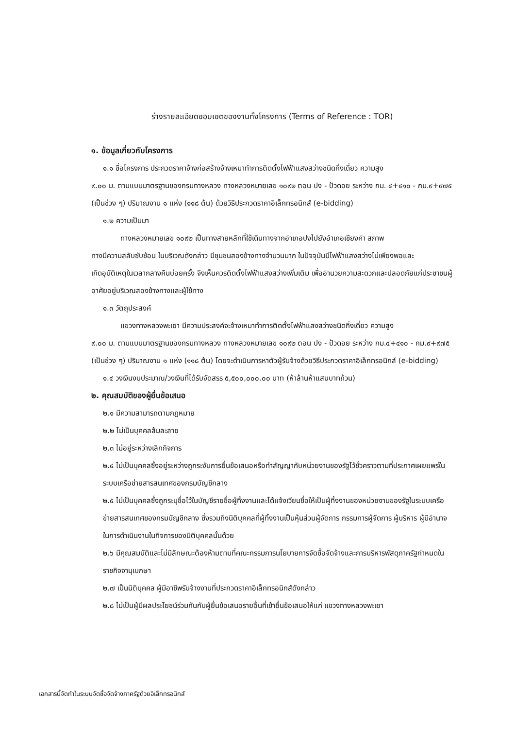ร่างรายละเอียดขอบเขตของงานทั้งโครงการ (Terms of Reference : TOR)
๑. ข้อมูลเกี่ยวกับโครงการ
๑.๑ ชื่อโครงการ ประกวดราคาจ้างก่อสร้างจ้างเหมาทำการติดตั้งไฟฟ้าแสงสว่างชนิดกิ่งเดี่ยว ความสูง
๙.๐๐ ม. ตามแบบมาตรฐานของกรมทางหลวง ทางหลวงหมายเลข ๑๐๙๒ ตอน ปง - ป้วดอย ระหว่าง กม. ๔+๔๑๐ - กม.๙+๙๗๕ (เป็นช่วง ๆ) ปริมาณงาน ๑ แห่ง (๑๑๘ ต้น) ด้วยวิธีประกวดราคาอิเล็กทรอนิกส์ (e-bidding)
๑.๒ ความเป็นมา
ทางหลวงหมายเลข ๑๐๙๒ เป็นทางสายหลักที่ใช้เดินทางจากอำเภอปงไปยังอำเภอเชียงคำ สภาพ
ทางมีความสลับซับซ้อน ในบริเวณดังกล่าว มีชุมชนสองข้างทางจำนวนมาก ในปัจจุบันมีไฟฟ้าแสงสว่างไม่เพียงพอและ
เกิดอุบัติเหตุในเวลากลางคืนบ่อยครั้ง จึงเห็นควรติดตั้งไฟฟ้าแสงสว่างเพิ่มเติม เพื่ออำนวยความสะดวกและปลอดภัยแก่ประชาชนผู้อาศัยอยู่บริเวณสองข้างทางและผู้ใช้ทาง
๑.๓ วัตถุประสงค์
แขวงทางหลวงพะเยา มีความประสงค์จะจ้างเหมาทำการติดตั้งไฟฟ้าแสงสว่างชนิดกิ่งเดี่ยว ความสูง
๙.๐๐ ม. ตามแบบมาตรฐานของกรมทางหลวง ทางหลวงหมายเลข ๑๐๙๒ ตอน ปง - ป้วดอย ระหว่าง กม.๔+๔๑๐ - กม.๙+๙๗๕ (เป็นช่วง ๆ) ปริมาณงาน ๑ แห่ง (๑๑๘ ต้น) โดยจะดำเนินการหาตัวผู้รับจ้างด้วยวิธีประกวดราคาอิเล็กทรอนิกส์ (e-bidding)
๑.๔ วงเงินงบประมาณ/วงเงินที่ได้รับจัดสรร ๕,๕๐๐,๐๐๐.๐๐ บาท (ห้าล้านห้าแสนบาทถ้วน)
๒. คุณสมบัติของผู้ยื่นข้อเสนอ
๒.๑ มีความสามารถตามกฎหมาย
๒.๒ ไม่เป็นบุคคลล้มละลาย
๒.๓ ไม่อยู่ระหว่างเลิกกิจการ
๒.๔ ไม่เป็นบุคคลซึ่งอยู่ระหว่างถูกระงับการยื่นข้อเสนอหรือทำสัญญากับหน่วยงานของรัฐไว้ชั่วคราวตามที่ประกาศเผยแพร่ในระบบเครือข่ายสารสนเทศของกรมบัญชีกลาง
๒.๕ ไม่เป็นบุคคลซึ่งถูกระบุชื่อไว้ในบัญชีรายชื่อผู้ทิ้งงานและได้แจ้งเวียนชื่อให้เป็นผู้ทิ้งงานของหน่วยงานของรัฐในระบบเครือข่ายสารสนเทศของกรมบัญชีกลาง ซึ่งรวมถึงนิติบุคคลที่ผู้ทิ้งงานเป็นหุ้นส่วนผู้จัดการ กรรมการผู้จัดการ ผู้บริหาร ผู้มีอำนาจในการดำเนินงานในกิจการของนิติบุคคลนั้นด้วย
๒.๖ มีคุณสมบัติและไม่มีลักษณะต้องห้ามตามที่คณะกรรมการนโยบายการจัดซื้อจัดจ้างและการบริหารพัสดุภาครัฐกำหนดในราชกิจจานุเบกษา
๒.๗ เป็นนิติบุคคล ผู้มีอาชีพรับจ้างงานที่ประกวดราคาอิเล็กทรอนิกส์ดังกล่าว
๒.๘ ไม่เป็นผู้มีผลประโยชน์ร่วมกันกับผู้ยื่นข้อเสนอรายอื่นที่เข้ายื่นข้อเสนอให้แก่ แขวงทางหลวงพะเยา
เอกสารนี้จัดทำในระบบจัดซื้อจัดจ้างภาครัฐด้วยอิเล็กทรอนิกส์